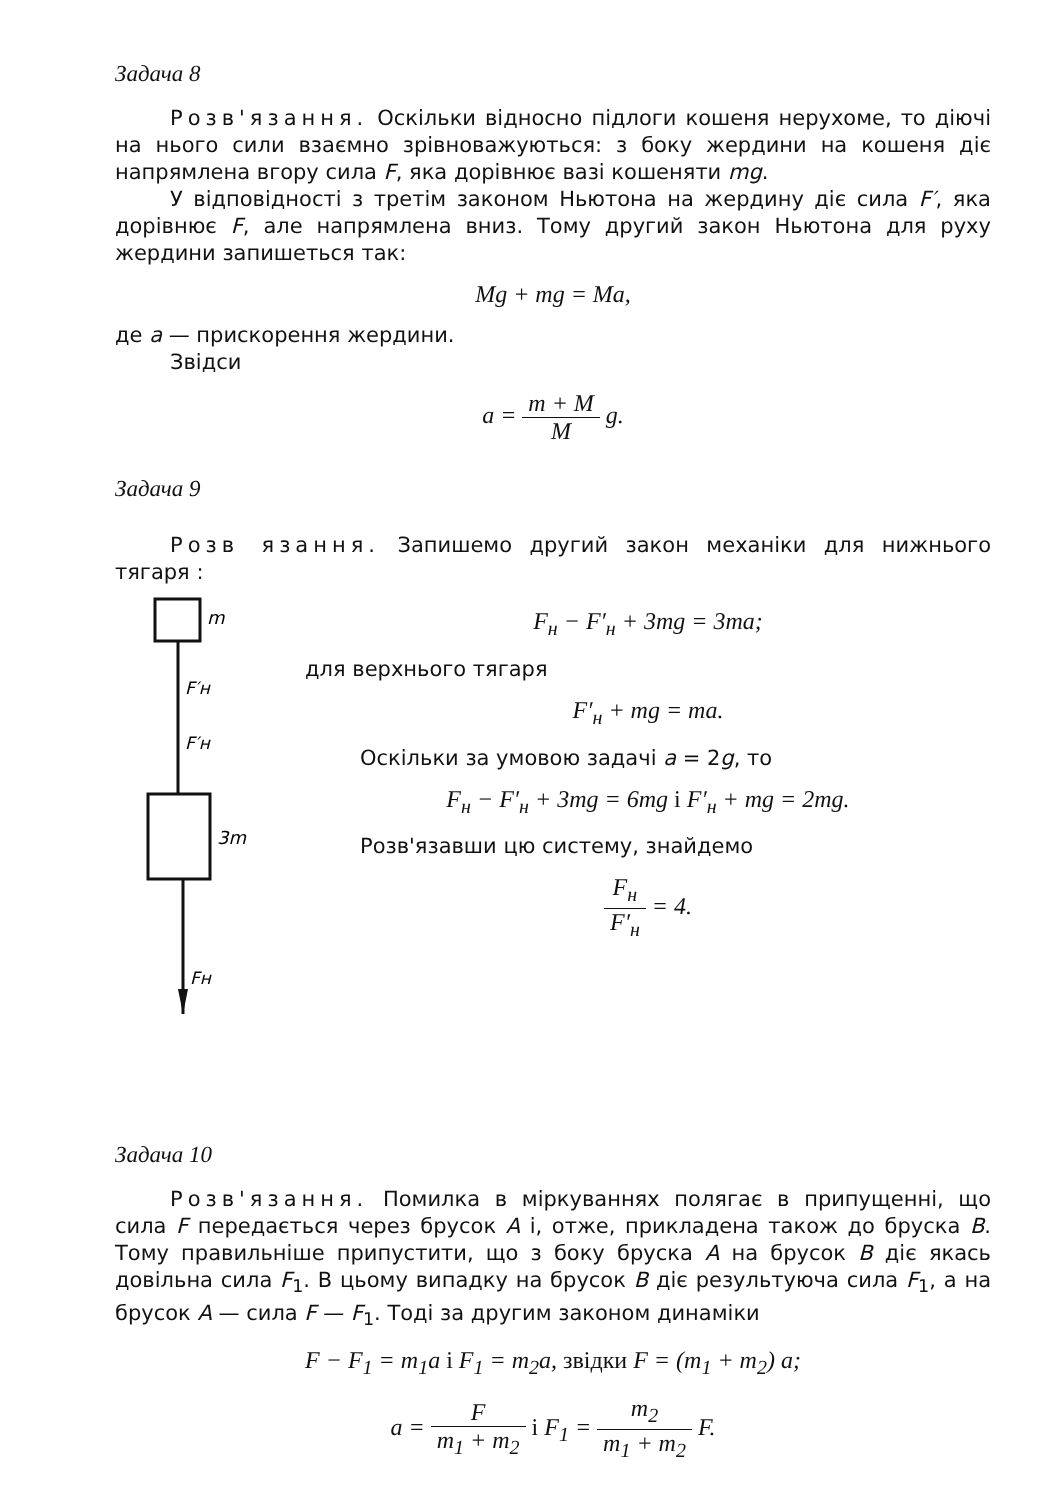Задача 8
Розв'язання. Оскільки відносно підлоги кошеня нерухоме, то діючі на нього сили взаємно зрівноважуються: з боку жердини на кошеня діє напрямлена вгору сила F, яка дорівнює вазі кошеняти mg.
У відповідності з третім законом Ньютона на жердину діє сила F′, яка дорівнює F, але напрямлена вниз. Тому другий закон Ньютона для руху жердини запишеться так:
Mg + mg = Ma,
де a — прискорення жердини.
Звідси
a = m + M M g.
Задача 9
Розв язання. Запишемо другий закон механіки для нижнього тягаря :
m
F′н
F′н
3m
Fн
F<sub>н</sub> − F′<sub>н</sub> + 3mg = 3ma;
для верхнього тягаря
F′<sub>н</sub> + mg = ma.
Оскільки за умовою задачі a = 2g, то
F<sub>н</sub> − F′<sub>н</sub> + 3mg = 6mg і F′<sub>н</sub> + mg = 2mg.
Розв'язавши цю систему, знайдемо
F<sub>н</sub> F′<sub>н</sub> = 4.
Задача 10
Розв'язання. Помилка в міркуваннях полягає в припущенні, що сила F передається через брусок A і, отже, прикладена також до бруска B. Тому правильніше припустити, що з боку бруска A на брусок B діє якась довільна сила F<sub>1</sub>. В цьому випадку на брусок B діє результуюча сила F<sub>1</sub>, а на брусок A — сила F — F<sub>1</sub>. Тоді за другим законом динаміки
F − F<sub>1</sub> = m<sub>1</sub>a і F<sub>1</sub> = m<sub>2</sub>a, звідки F = (m<sub>1</sub> + m<sub>2</sub>) a;
a = F m<sub>1</sub> + m<sub>2</sub> і F<sub>1</sub> = m<sub>2</sub> m<sub>1</sub> + m<sub>2</sub> F.